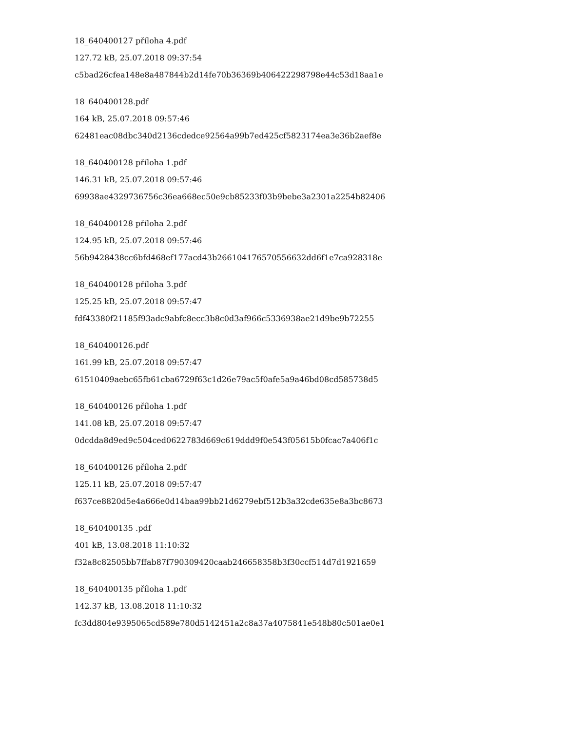18_640400127 příloha 4.pdf
127.72 kB, 25.07.2018 09:37:54
c5bad26cfea148e8a487844b2d14fe70b36369b406422298798e44c53d18aa1e
18_640400128.pdf
164 kB, 25.07.2018 09:57:46
62481eac08dbc340d2136cdedce92564a99b7ed425cf5823174ea3e36b2aef8e
18_640400128 příloha 1.pdf
146.31 kB, 25.07.2018 09:57:46
69938ae4329736756c36ea668ec50e9cb85233f03b9bebe3a2301a2254b82406
18_640400128 příloha 2.pdf
124.95 kB, 25.07.2018 09:57:46
56b9428438cc6bfd468ef177acd43b266104176570556632dd6f1e7ca928318e
18_640400128 příloha 3.pdf
125.25 kB, 25.07.2018 09:57:47
fdf43380f21185f93adc9abfc8ecc3b8c0d3af966c5336938ae21d9be9b72255
18_640400126.pdf
161.99 kB, 25.07.2018 09:57:47
61510409aebc65fb61cba6729f63c1d26e79ac5f0afe5a9a46bd08cd585738d5
18_640400126 příloha 1.pdf
141.08 kB, 25.07.2018 09:57:47
0dcdda8d9ed9c504ced0622783d669c619ddd9f0e543f05615b0fcac7a406f1c
18_640400126 příloha 2.pdf
125.11 kB, 25.07.2018 09:57:47
f637ce8820d5e4a666e0d14baa99bb21d6279ebf512b3a32cde635e8a3bc8673
18_640400135 .pdf
401 kB, 13.08.2018 11:10:32
f32a8c82505bb7ffab87f790309420caab246658358b3f30ccf514d7d1921659
18_640400135 příloha 1.pdf
142.37 kB, 13.08.2018 11:10:32
fc3dd804e9395065cd589e780d5142451a2c8a37a4075841e548b80c501ae0e1